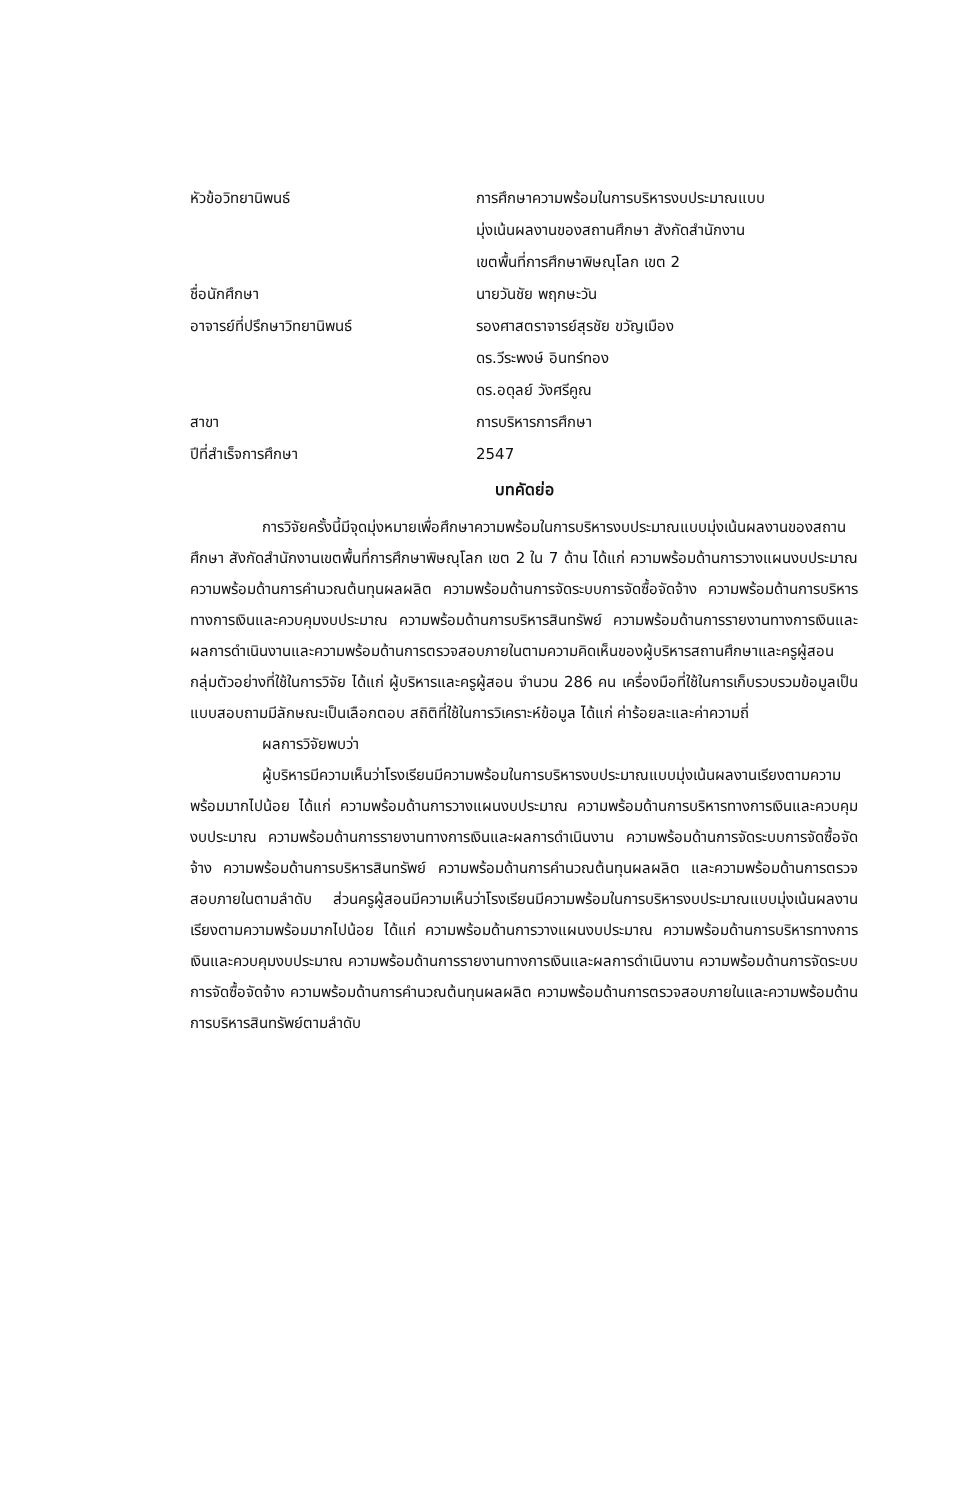| หัวข้อวิทยานิพนธ์ | การศึกษาความพร้อมในการบริหารงบประมาณแบบ มุ่งเน้นผลงานของสถานศึกษา สังกัดสำนักงาน เขตพื้นที่การศึกษาพิษณุโลก เขต 2 |
| ชื่อนักศึกษา | นายวันชัย พฤกษะวัน |
| อาจารย์ที่ปรึกษาวิทยานิพนธ์ | รองศาสตราจารย์สุรชัย ขวัญเมือง ดร.วีระพงษ์ อินทร์ทอง ดร.อดุลย์ วังศรีคูณ |
| สาขา | การบริหารการศึกษา |
| ปีที่สำเร็จการศึกษา | 2547 |
บทคัดย่อ
การวิจัยครั้งนี้มีจุดมุ่งหมายเพื่อศึกษาความพร้อมในการบริหารงบประมาณแบบมุ่งเน้นผลงานของสถานศึกษา สังกัดสำนักงานเขตพื้นที่การศึกษาพิษณุโลก เขต 2 ใน 7 ด้าน ได้แก่ ความพร้อมด้านการวางแผนงบประมาณ ความพร้อมด้านการคำนวณต้นทุนผลผลิต ความพร้อมด้านการจัดระบบการจัดซื้อจัดจ้าง ความพร้อมด้านการบริหารทางการเงินและควบคุมงบประมาณ ความพร้อมด้านการบริหารสินทรัพย์ ความพร้อมด้านการรายงานทางการเงินและผลการดำเนินงานและความพร้อมด้านการตรวจสอบภายในตามความคิดเห็นของผู้บริหารสถานศึกษาและครูผู้สอน กลุ่มตัวอย่างที่ใช้ในการวิจัย ได้แก่ ผู้บริหารและครูผู้สอน จำนวน 286 คน เครื่องมือที่ใช้ในการเก็บรวบรวมข้อมูลเป็นแบบสอบถามมีลักษณะเป็นเลือกตอบ สถิติที่ใช้ในการวิเคราะห์ข้อมูล ได้แก่ ค่าร้อยละและค่าความถี่
ผลการวิจัยพบว่า
ผู้บริหารมีความเห็นว่าโรงเรียนมีความพร้อมในการบริหารงบประมาณแบบมุ่งเน้นผลงานเรียงตามความพร้อมมากไปน้อย ได้แก่ ความพร้อมด้านการวางแผนงบประมาณ ความพร้อมด้านการบริหารทางการเงินและควบคุมงบประมาณ ความพร้อมด้านการรายงานทางการเงินและผลการดำเนินงาน ความพร้อมด้านการจัดระบบการจัดซื้อจัดจ้าง ความพร้อมด้านการบริหารสินทรัพย์ ความพร้อมด้านการคำนวณต้นทุนผลผลิต และความพร้อมด้านการตรวจสอบภายในตามลำดับ ส่วนครูผู้สอนมีความเห็นว่าโรงเรียนมีความพร้อมในการบริหารงบประมาณแบบมุ่งเน้นผลงานเรียงตามความพร้อมมากไปน้อย ได้แก่ ความพร้อมด้านการวางแผนงบประมาณ ความพร้อมด้านการบริหารทางการเงินและควบคุมงบประมาณ ความพร้อมด้านการรายงานทางการเงินและผลการดำเนินงาน ความพร้อมด้านการจัดระบบการจัดซื้อจัดจ้าง ความพร้อมด้านการคำนวณต้นทุนผลผลิต ความพร้อมด้านการตรวจสอบภายในและความพร้อมด้านการบริหารสินทรัพย์ตามลำดับ